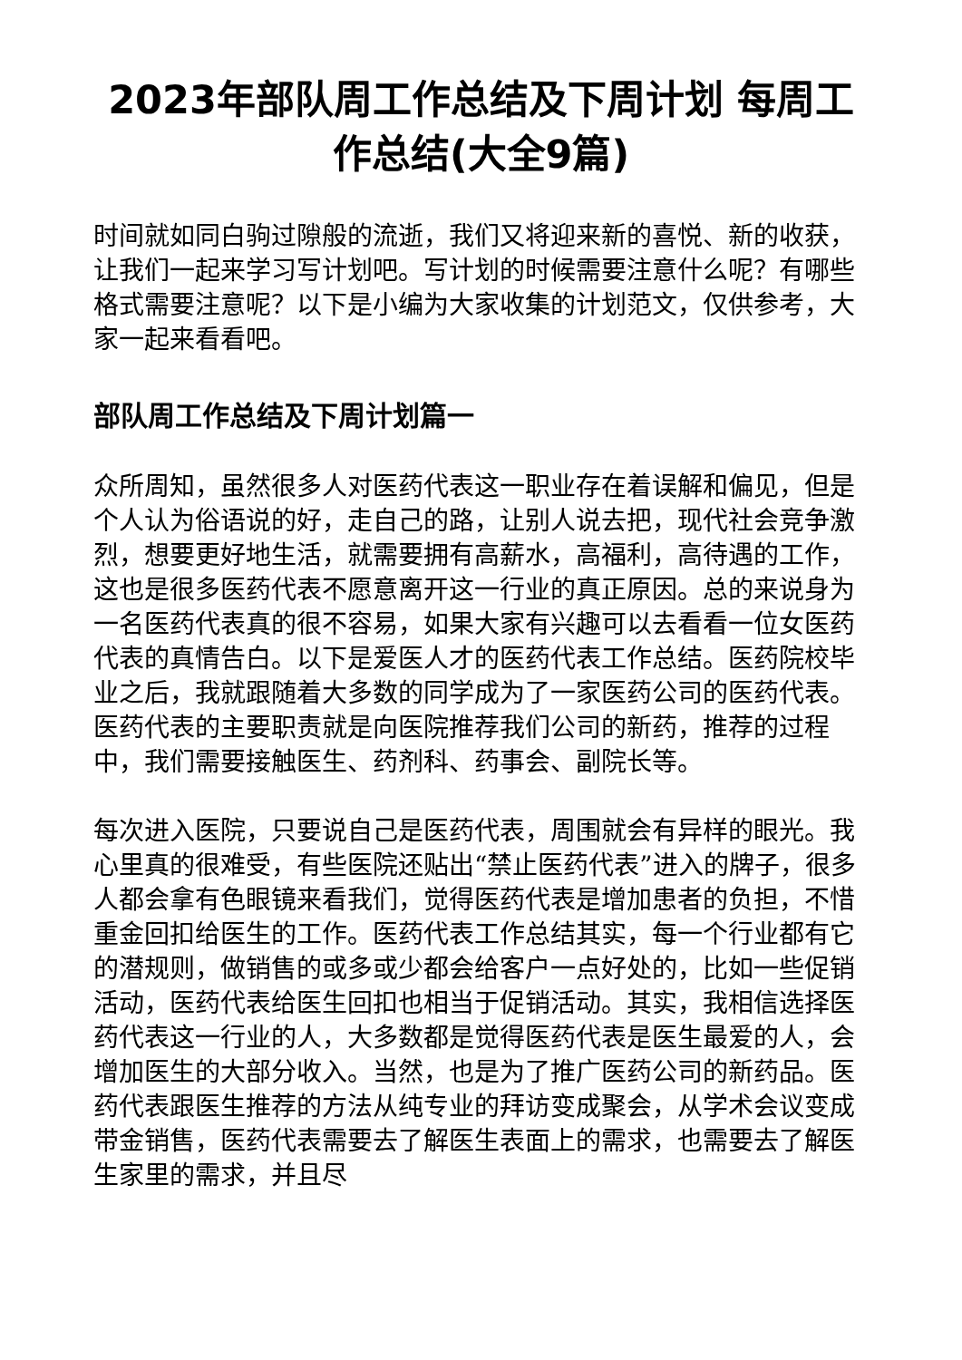2023年部队周工作总结及下周计划 每周工作总结(大全9篇)
时间就如同白驹过隙般的流逝，我们又将迎来新的喜悦、新的收获，让我们一起来学习写计划吧。写计划的时候需要注意什么呢？有哪些格式需要注意呢？以下是小编为大家收集的计划范文，仅供参考，大家一起来看看吧。
部队周工作总结及下周计划篇一
众所周知，虽然很多人对医药代表这一职业存在着误解和偏见，但是个人认为俗语说的好，走自己的路，让别人说去把，现代社会竞争激烈，想要更好地生活，就需要拥有高薪水，高福利，高待遇的工作，这也是很多医药代表不愿意离开这一行业的真正原因。总的来说身为一名医药代表真的很不容易，如果大家有兴趣可以去看看一位女医药代表的真情告白。以下是爱医人才的医药代表工作总结。医药院校毕业之后，我就跟随着大多数的同学成为了一家医药公司的医药代表。医药代表的主要职责就是向医院推荐我们公司的新药，推荐的过程中，我们需要接触医生、药剂科、药事会、副院长等。
每次进入医院，只要说自己是医药代表，周围就会有异样的眼光。我心里真的很难受，有些医院还贴出“禁止医药代表”进入的牌子，很多人都会拿有色眼镜来看我们，觉得医药代表是增加患者的负担，不惜重金回扣给医生的工作。医药代表工作总结其实，每一个行业都有它的潜规则，做销售的或多或少都会给客户一点好处的，比如一些促销活动，医药代表给医生回扣也相当于促销活动。其实，我相信选择医药代表这一行业的人，大多数都是觉得医药代表是医生最爱的人，会增加医生的大部分收入。当然，也是为了推广医药公司的新药品。医药代表跟医生推荐的方法从纯专业的拜访变成聚会，从学术会议变成带金销售，医药代表需要去了解医生表面上的需求，也需要去了解医生家里的需求，并且尽